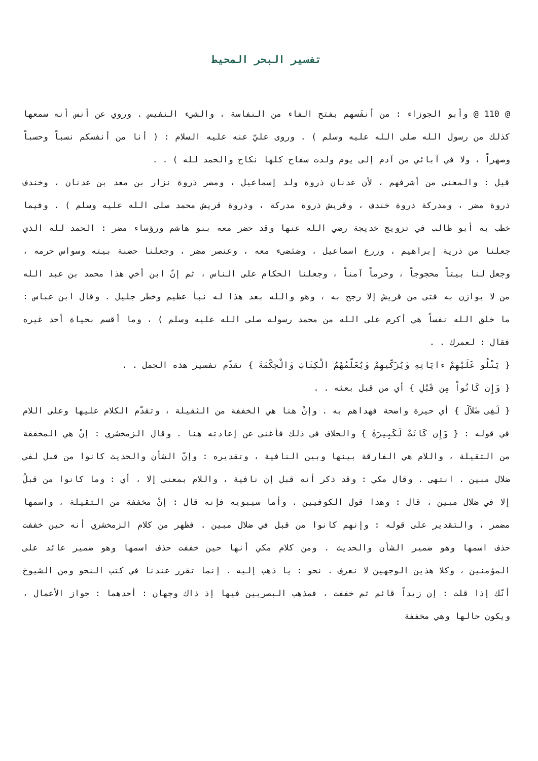تفسير البحر المحيط
@ 110 @ وأبو الجوزاء : من أنفَسهم بفتح الفاء من النفاسة ، والشيء النفيس . وروي عن أنس أنه سمعها كذلك من رسول الله صلى الله عليه وسلم ) . وروى عليّ عنه عليه السلام : ( أنا من أنفسكم نسباً وحسباً وصهراً ، ولا في آبائي من آدم إلى يوم ولدت سفاح كلها نكاح والحمد لله ) . .
قيل : والمعنى من أشرفهم ، لأن عدنان ذروة ولد إسماعيل ، ومضر ذروة نزار بن معد بن عدنان ، وخندف ذروة مضر ، ومدركة ذروة خندف ، وقريش ذروة مدركة ، وذروة قريش محمد صلى الله عليه وسلم ) . وفيما خطب به أبو طالب في تزويج خديجة رضي الله عنها وقد حضر معه بنو هاشم ورؤساء مضر : الحمد لله الذي جعلنا من ذرية إبراهيم ، وزرع اسماعيل ، وضئضىء معه ، وعنصر مضر ، وجعلنا حضنة بيته وسواس حرمه ، وجعل لنا بيتاً محجوجاً ، وحرماً آمناً ، وجعلنا الحكام على الناس ، ثم إنّ ابن أخي هذا محمد بن عبد الله من لا يوازن به فتى من قريش إلا رجح به ، وهو والله بعد هذا له نبأ عظيم وخطر جليل . وقال ابن عباس : ما خلق الله نفساً هي أكرم على الله من محمد رسوله صلى الله عليه وسلم ) ، وما أقسم بحياة أحد غيره فقال : لعمرك . .
{ يَتْلُو عَلَيْهِمْ ءايَاتِهِ وَيُزَكّيهِمْ وَيُعَلّمُهُمُ الْكِتَابَ وَالْحِكْمَةَ } تقدّم تفسير هذه الجمل . .
{ وَإِن كَانُواْ مِن قَبْلِ } أي من قبل بعثه . .
{ لَفِى ضَلاَلَ } أي حيرة واضحة فهداهم به . وإنْ هنا هي الخففة من الثقيلة ، وتقدّم الكلام عليها وعلى اللام في قوله : { وَإِن كَانَتْ لَكَبِيرَةً } والخلاف في ذلك فأغنى عن إعادته هنا . وقال الزمخشري : إنْ هي المخففة من الثقيلة ، واللام هي الفارقة بينها وبين النافية ، وتقديره : وإنّ الشأن والحديث كانوا من قبل لفي ضلال مبين . انتهى . وقال مكي : وقد ذكر أنه قبل إن نافية ، واللام بمعنى إلا ، أي : وما كانوا من قبلُ إلا في ضلال مبين ، قال : وهذا قول الكوفيين . وأما سيبويه فإنه قال : إنْ مخففة من الثقيلة ، واسمها مضمر ، والتقدير على قوله : وإنهم كانوا من قبل في ضلال مبين . فظهر من كلام الزمخشري أنه حين خففت حذف اسمها وهو ضمير الشأن والحديث . ومن كلام مكي أنها حين خففت حذف اسمها وهو ضمير عائد على المؤمنين ، وكلا هذين الوجهين لا نعرف . نحو : يا ذهب إليه . إنما تقرر عندنا في كتب النحو ومن الشيوخ أنّك إذا قلت : إن زيداً قائم ثم خففت ، فمذهب البصريين فيها إذ ذاك وجهان : أحدهما : جواز الأعمال ، ويكون حالها وهي مخففة